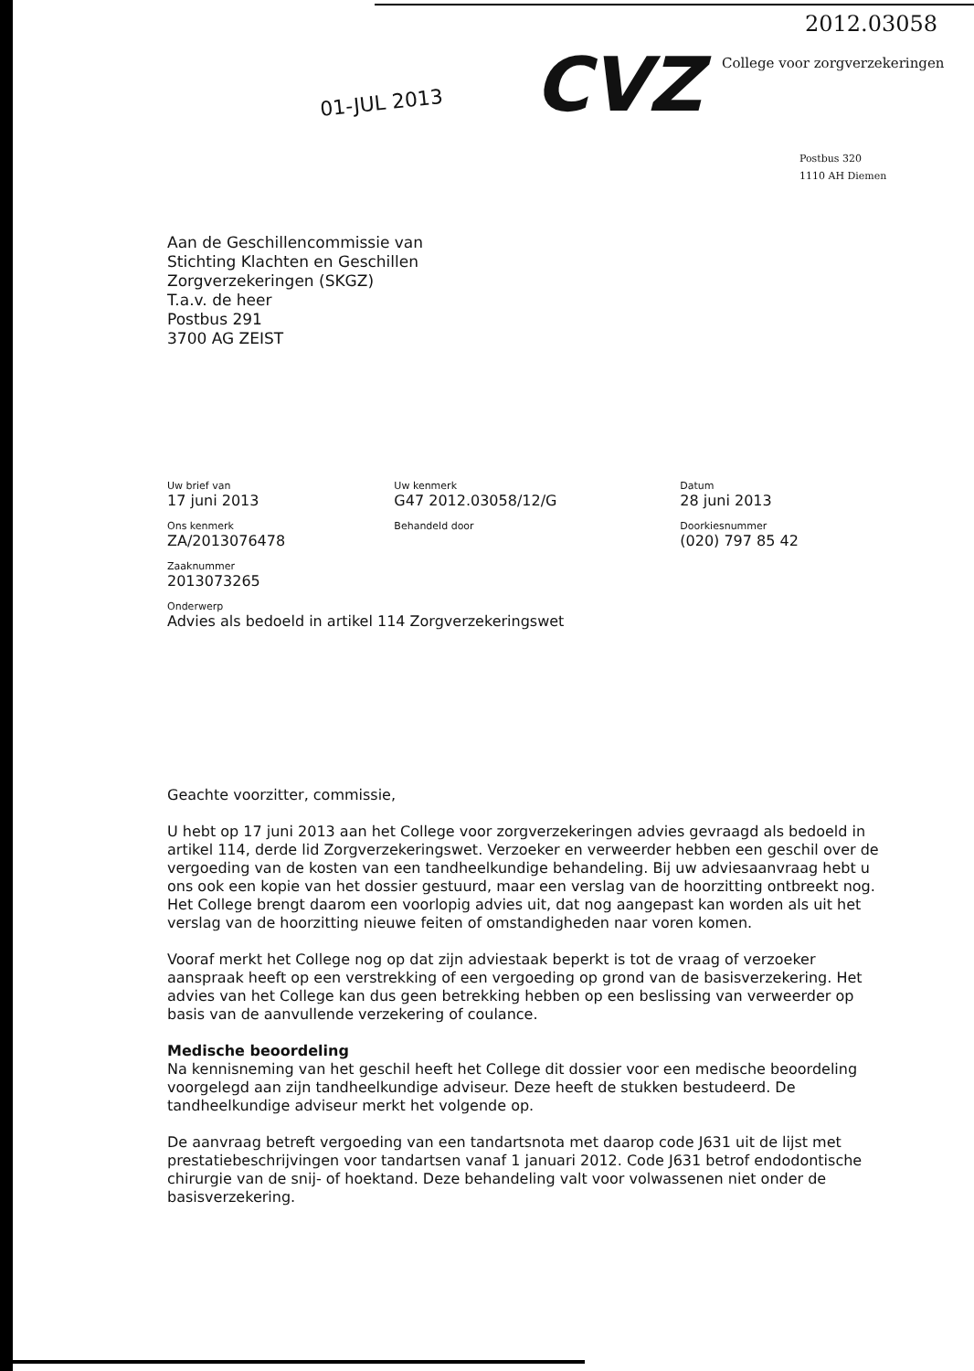2012.03058
01-JUL 2013 CVZ College voor zorgverzekeringen
Postbus 320
1110 AH Diemen
Aan de Geschillencommissie van
Stichting Klachten en Geschillen
Zorgverzekeringen (SKGZ)
T.a.v. de heer
Postbus 291
3700 AG ZEIST
Uw brief van
17 juni 2013
Uw kenmerk
G47 2012.03058/12/G
Datum
28 juni 2013
Ons kenmerk
ZA/2013076478
Behandeld door Doorkiesnummer
(020) 797 85 42
Zaaknummer
2013073265
Onderwerp
Advies als bedoeld in artikel 114 Zorgverzekeringswet
Geachte voorzitter, commissie,
U hebt op 17 juni 2013 aan het College voor zorgverzekeringen advies gevraagd als bedoeld in artikel 114, derde lid Zorgverzekeringswet. Verzoeker en verweerder hebben een geschil over de vergoeding van de kosten van een tandheelkundige behandeling. Bij uw adviesaanvraag hebt u ons ook een kopie van het dossier gestuurd, maar een verslag van de hoorzitting ontbreekt nog. Het College brengt daarom een voorlopig advies uit, dat nog aangepast kan worden als uit het verslag van de hoorzitting nieuwe feiten of omstandigheden naar voren komen.
Vooraf merkt het College nog op dat zijn adviestaak beperkt is tot de vraag of verzoeker aanspraak heeft op een verstrekking of een vergoeding op grond van de basisverzekering. Het advies van het College kan dus geen betrekking hebben op een beslissing van verweerder op basis van de aanvullende verzekering of coulance.
Medische beoordeling
Na kennisneming van het geschil heeft het College dit dossier voor een medische beoordeling voorgelegd aan zijn tandheelkundige adviseur. Deze heeft de stukken bestudeerd. De tandheelkundige adviseur merkt het volgende op.
De aanvraag betreft vergoeding van een tandartsnota met daarop code J631 uit de lijst met prestatiebeschrijvingen voor tandartsen vanaf 1 januari 2012. Code J631 betrof endodontische chirurgie van de snij- of hoektand. Deze behandeling valt voor volwassenen niet onder de basisverzekering.